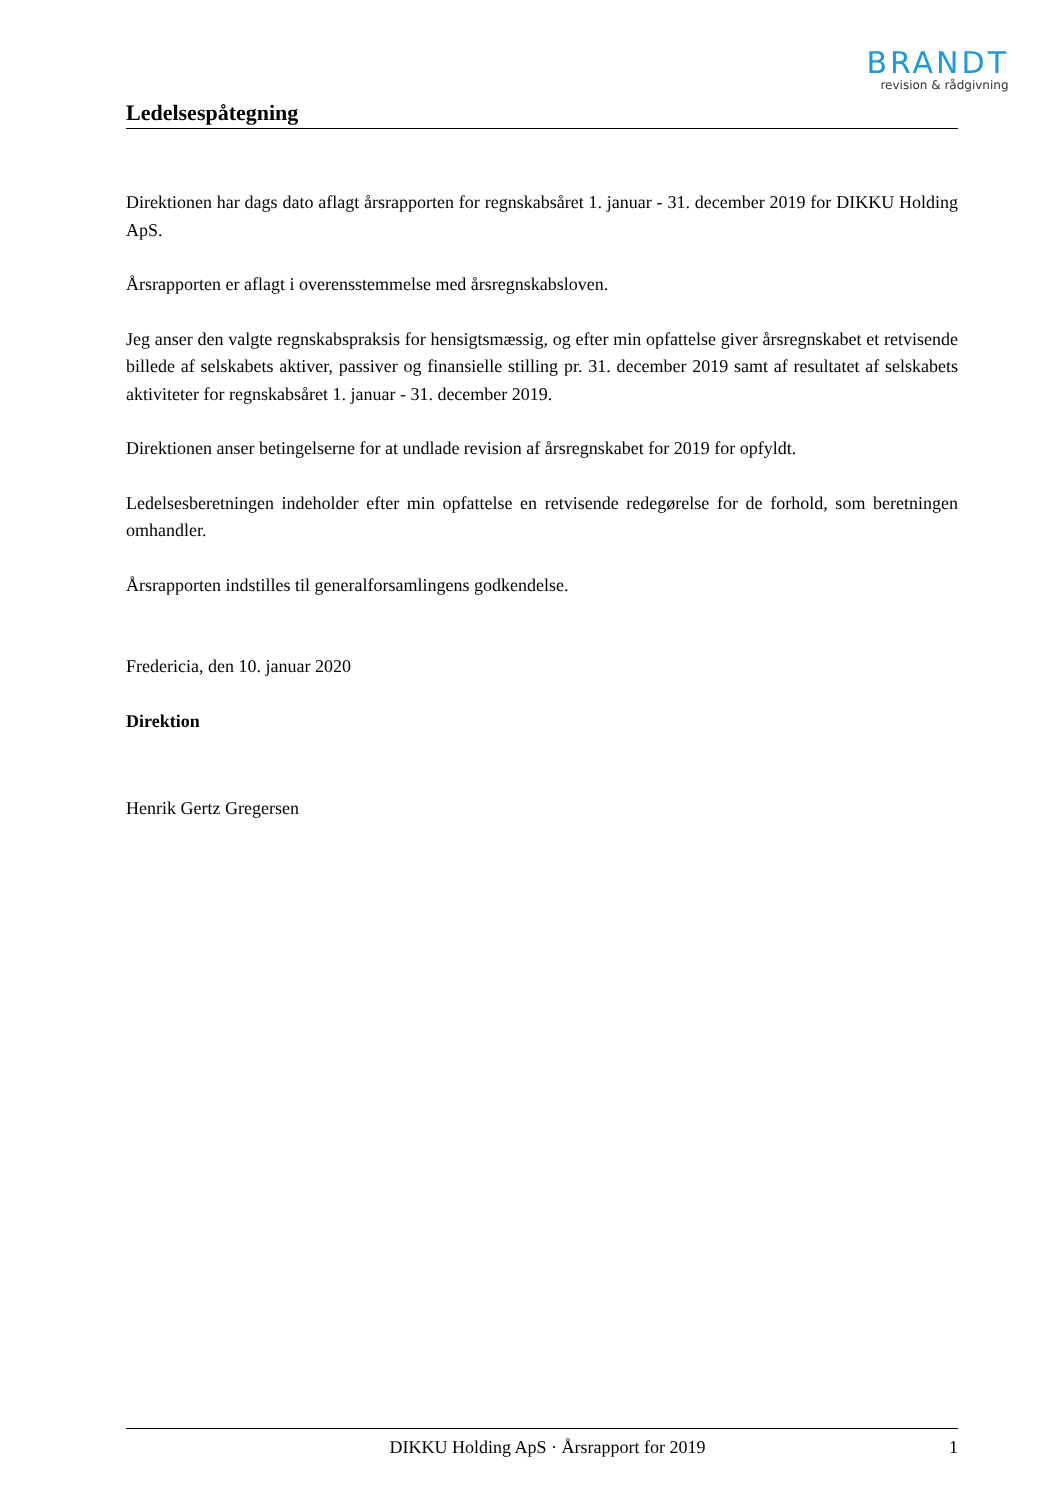BRANDT
revision & rådgivning
Ledelsespåtegning
Direktionen har dags dato aflagt årsrapporten for regnskabsåret 1. januar - 31. december 2019 for DIKKU Holding ApS.
Årsrapporten er aflagt i overensstemmelse med årsregnskabsloven.
Jeg anser den valgte regnskabspraksis for hensigtsmæssig, og efter min opfattelse giver årsregnskabet et retvisende billede af selskabets aktiver, passiver og finansielle stilling pr. 31. december 2019 samt af resultatet af selskabets aktiviteter for regnskabsåret 1. januar - 31. december 2019.
Direktionen anser betingelserne for at undlade revision af årsregnskabet for 2019 for opfyldt.
Ledelsesberetningen indeholder efter min opfattelse en retvisende redegørelse for de forhold, som beretningen omhandler.
Årsrapporten indstilles til generalforsamlingens godkendelse.
Fredericia, den 10. januar 2020
Direktion
Henrik Gertz Gregersen
DIKKU Holding ApS · Årsrapport for 2019
1